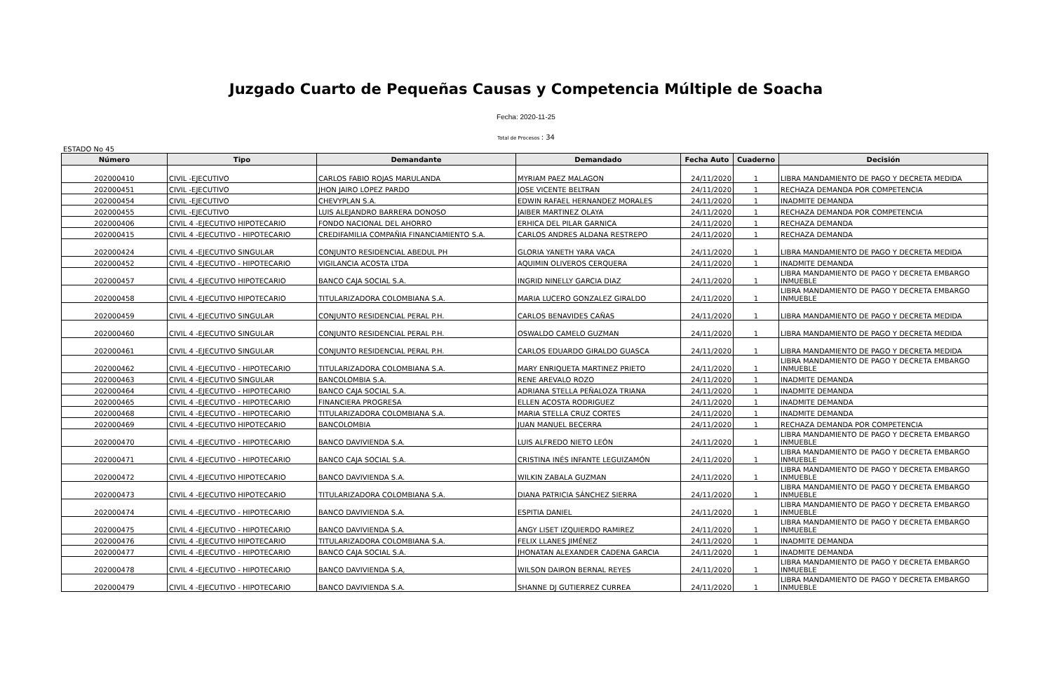Juzgado Cuarto de Pequeñas Causas y Competencia Múltiple de Soacha
Fecha: 2020-11-25
Total de Procesos : 34
ESTADO No 45
| Número | Tipo | Demandante | Demandado | Fecha Auto | Cuaderno | Decisión |
| --- | --- | --- | --- | --- | --- | --- |
| 202000410 | CIVIL -EJECUTIVO | CARLOS FABIO ROJAS MARULANDA | MYRIAM PAEZ MALAGON | 24/11/2020 | 1 | LIBRA MANDAMIENTO DE PAGO Y DECRETA MEDIDA |
| 202000451 | CIVIL -EJECUTIVO | JHON JAIRO LOPEZ PARDO | JOSE VICENTE BELTRAN | 24/11/2020 | 1 | RECHAZA DEMANDA POR COMPETENCIA |
| 202000454 | CIVIL -EJECUTIVO | CHEVYPLAN S.A. | EDWIN RAFAEL HERNANDEZ MORALES | 24/11/2020 | 1 | INADMITE DEMANDA |
| 202000455 | CIVIL -EJECUTIVO | LUIS ALEJANDRO BARRERA DONOSO | JAIBER MARTINEZ OLAYA | 24/11/2020 | 1 | RECHAZA DEMANDA POR COMPETENCIA |
| 202000406 | CIVIL 4 -EJECUTIVO HIPOTECARIO | FONDO NACIONAL DEL AHORRO | ERHICA DEL PILAR GARNICA | 24/11/2020 | 1 | RECHAZA DEMANDA |
| 202000415 | CIVIL 4 -EJECUTIVO - HIPOTECARIO | CREDIFAMILIA COMPAÑIA FINANCIAMIENTO S.A. | CARLOS ANDRES ALDANA RESTREPO | 24/11/2020 | 1 | RECHAZA DEMANDA |
| 202000424 | CIVIL 4 -EJECUTIVO SINGULAR | CONJUNTO RESIDENCIAL ABEDUL PH | GLORIA YANETH YARA VACA | 24/11/2020 | 1 | LIBRA MANDAMIENTO DE PAGO Y DECRETA MEDIDA |
| 202000452 | CIVIL 4 -EJECUTIVO - HIPOTECARIO | VIGILANCIA ACOSTA LTDA | AQUIMIN OLIVEROS CERQUERA | 24/11/2020 | 1 | INADMITE DEMANDA |
| 202000457 | CIVIL 4 -EJECUTIVO HIPOTECARIO | BANCO CAJA SOCIAL S.A. | INGRID NINELLY GARCIA DIAZ | 24/11/2020 | 1 | LIBRA MANDAMIENTO DE PAGO Y DECRETA EMBARGO INMUEBLE |
| 202000458 | CIVIL 4 -EJECUTIVO HIPOTECARIO | TITULARIZADORA COLOMBIANA S.A. | MARIA LUCERO GONZALEZ GIRALDO | 24/11/2020 | 1 | LIBRA MANDAMIENTO DE PAGO Y DECRETA EMBARGO INMUEBLE |
| 202000459 | CIVIL 4 -EJECUTIVO SINGULAR | CONJUNTO RESIDENCIAL PERAL P.H. | CARLOS BENAVIDES CAÑAS | 24/11/2020 | 1 | LIBRA MANDAMIENTO DE PAGO Y DECRETA MEDIDA |
| 202000460 | CIVIL 4 -EJECUTIVO SINGULAR | CONJUNTO RESIDENCIAL PERAL P.H. | OSWALDO CAMELO GUZMAN | 24/11/2020 | 1 | LIBRA MANDAMIENTO DE PAGO Y DECRETA MEDIDA |
| 202000461 | CIVIL 4 -EJECUTIVO SINGULAR | CONJUNTO RESIDENCIAL PERAL P.H. | CARLOS EDUARDO GIRALDO GUASCA | 24/11/2020 | 1 | LIBRA MANDAMIENTO DE PAGO Y DECRETA MEDIDA |
| 202000462 | CIVIL 4 -EJECUTIVO - HIPOTECARIO | TITULARIZADORA COLOMBIANA S.A. | MARY ENRIQUETA MARTINEZ PRIETO | 24/11/2020 | 1 | LIBRA MANDAMIENTO DE PAGO Y DECRETA EMBARGO INMUEBLE |
| 202000463 | CIVIL 4 -EJECUTIVO SINGULAR | BANCOLOMBIA S.A. | RENE AREVALO ROZO | 24/11/2020 | 1 | INADMITE DEMANDA |
| 202000464 | CIVIL 4 -EJECUTIVO - HIPOTECARIO | BANCO CAJA SOCIAL S.A. | ADRIANA STELLA PEÑALOZA TRIANA | 24/11/2020 | 1 | INADMITE DEMANDA |
| 202000465 | CIVIL 4 -EJECUTIVO - HIPOTECARIO | FINANCIERA PROGRESA | ELLEN ACOSTA RODRIGUEZ | 24/11/2020 | 1 | INADMITE DEMANDA |
| 202000468 | CIVIL 4 -EJECUTIVO - HIPOTECARIO | TITULARIZADORA COLOMBIANA S.A. | MARIA STELLA CRUZ CORTES | 24/11/2020 | 1 | INADMITE DEMANDA |
| 202000469 | CIVIL 4 -EJECUTIVO HIPOTECARIO | BANCOLOMBIA | JUAN MANUEL BECERRA | 24/11/2020 | 1 | RECHAZA DEMANDA POR COMPETENCIA |
| 202000470 | CIVIL 4 -EJECUTIVO - HIPOTECARIO | BANCO DAVIVIENDA S.A. | LUIS ALFREDO NIETO LEÓN | 24/11/2020 | 1 | LIBRA MANDAMIENTO DE PAGO Y DECRETA EMBARGO INMUEBLE |
| 202000471 | CIVIL 4 -EJECUTIVO - HIPOTECARIO | BANCO CAJA SOCIAL S.A. | CRISTINA INÉS INFANTE LEGUIZAMÓN | 24/11/2020 | 1 | LIBRA MANDAMIENTO DE PAGO Y DECRETA EMBARGO INMUEBLE |
| 202000472 | CIVIL 4 -EJECUTIVO HIPOTECARIO | BANCO DAVIVIENDA S.A. | WILKIN ZABALA GUZMAN | 24/11/2020 | 1 | LIBRA MANDAMIENTO DE PAGO Y DECRETA EMBARGO INMUEBLE |
| 202000473 | CIVIL 4 -EJECUTIVO HIPOTECARIO | TITULARIZADORA COLOMBIANA S.A. | DIANA PATRICIA SÁNCHEZ SIERRA | 24/11/2020 | 1 | LIBRA MANDAMIENTO DE PAGO Y DECRETA EMBARGO INMUEBLE |
| 202000474 | CIVIL 4 -EJECUTIVO - HIPOTECARIO | BANCO DAVIVIENDA S.A. | ESPITIA DANIEL | 24/11/2020 | 1 | LIBRA MANDAMIENTO DE PAGO Y DECRETA EMBARGO INMUEBLE |
| 202000475 | CIVIL 4 -EJECUTIVO - HIPOTECARIO | BANCO DAVIVIENDA S.A. | ANGY LISET IZQUIERDO RAMIREZ | 24/11/2020 | 1 | LIBRA MANDAMIENTO DE PAGO Y DECRETA EMBARGO INMUEBLE |
| 202000476 | CIVIL 4 -EJECUTIVO HIPOTECARIO | TITULARIZADORA COLOMBIANA S.A. | FELIX LLANES JIMÉNEZ | 24/11/2020 | 1 | INADMITE DEMANDA |
| 202000477 | CIVIL 4 -EJECUTIVO - HIPOTECARIO | BANCO CAJA SOCIAL S.A. | JHONATAN ALEXANDER CADENA GARCIA | 24/11/2020 | 1 | INADMITE DEMANDA |
| 202000478 | CIVIL 4 -EJECUTIVO - HIPOTECARIO | BANCO DAVIVIENDA S.A, | WILSON DAIRON BERNAL REYES | 24/11/2020 | 1 | LIBRA MANDAMIENTO DE PAGO Y DECRETA EMBARGO INMUEBLE |
| 202000479 | CIVIL 4 -EJECUTIVO - HIPOTECARIO | BANCO DAVIVIENDA S.A. | SHANNE DJ GUTIERREZ CURREA | 24/11/2020 | 1 | LIBRA MANDAMIENTO DE PAGO Y DECRETA EMBARGO INMUEBLE |